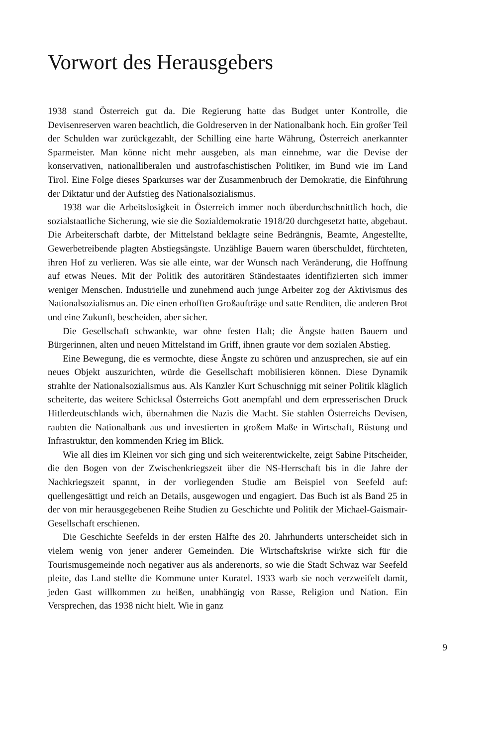Vorwort des Herausgebers
1938 stand Österreich gut da. Die Regierung hatte das Budget unter Kontrolle, die Devisenreserven waren beachtlich, die Goldreserven in der Nationalbank hoch. Ein großer Teil der Schulden war zurückgezahlt, der Schilling eine harte Währung, Österreich anerkannter Sparmeister. Man könne nicht mehr ausgeben, als man einnehme, war die Devise der konservativen, nationalliberalen und austrofaschis­tischen Politiker, im Bund wie im Land Tirol. Eine Folge dieses Sparkurses war der Zusammenbruch der Demokratie, die Einführung der Diktatur und der Aufstieg des Nationalsozialismus.
1938 war die Arbeitslosigkeit in Österreich immer noch überdurchschnitt­lich hoch, die sozialstaatliche Sicherung, wie sie die Sozialdemokratie 1918/20 durchgesetzt hatte, abgebaut. Die Arbeiterschaft darbte, der Mittelstand beklagte seine Bedrängnis, Beamte, Angestellte, Gewerbetreibende plagten Abstiegsängste. Unzählige Bauern waren überschuldet, fürchteten, ihren Hof zu verlieren. Was sie alle einte, war der Wunsch nach Veränderung, die Hoffnung auf etwas Neues. Mit der Politik des autoritären Ständestaates identifizierten sich immer weniger Men­schen. Industrielle und zunehmend auch junge Arbeiter zog der Aktivismus des Nationalsozialismus an. Die einen erhofften Großaufträge und satte Renditen, die anderen Brot und eine Zukunft, bescheiden, aber sicher.
Die Gesellschaft schwankte, war ohne festen Halt; die Ängste hatten Bauern und Bürgerinnen, alten und neuen Mittelstand im Griff, ihnen graute vor dem sozialen Abstieg.
Eine Bewegung, die es vermochte, diese Ängste zu schüren und anzusprechen, sie auf ein neues Objekt auszurichten, würde die Gesellschaft mobilisieren können. Diese Dynamik strahlte der Nationalsozialismus aus. Als Kanzler Kurt Schusch­nigg mit seiner Politik kläglich scheiterte, das weitere Schicksal Österreichs Gott anempfahl und dem erpresserischen Druck Hitlerdeutschlands wich, übernahmen die Nazis die Macht. Sie stahlen Österreichs Devisen, raubten die Nationalbank aus und investierten in großem Maße in Wirtschaft, Rüstung und Infrastruktur, den kommenden Krieg im Blick.
Wie all dies im Kleinen vor sich ging und sich weiterentwickelte, zeigt Sabine Pitscheider, die den Bogen von der Zwischenkriegszeit über die NS-Herrschaft bis in die Jahre der Nachkriegszeit spannt, in der vorliegenden Studie am Beispiel von Seefeld auf: quellengesättigt und reich an Details, ausgewogen und engagiert. Das Buch ist als Band 25 in der von mir herausgegebenen Reihe Studien zu Geschichte und Politik der Michael-Gaismair-Gesellschaft erschienen.
Die Geschichte Seefelds in der ersten Hälfte des 20. Jahrhunderts unterscheidet sich in vielem wenig von jener anderer Gemeinden. Die Wirtschaftskrise wirkte sich für die Tourismusgemeinde noch negativer aus als anderenorts, so wie die Stadt Schwaz war Seefeld pleite, das Land stellte die Kommune unter Kuratel. 1933 warb sie noch verzweifelt damit, jeden Gast willkommen zu heißen, unabhängig von Rasse, Religion und Nation. Ein Versprechen, das 1938 nicht hielt. Wie in ganz
9